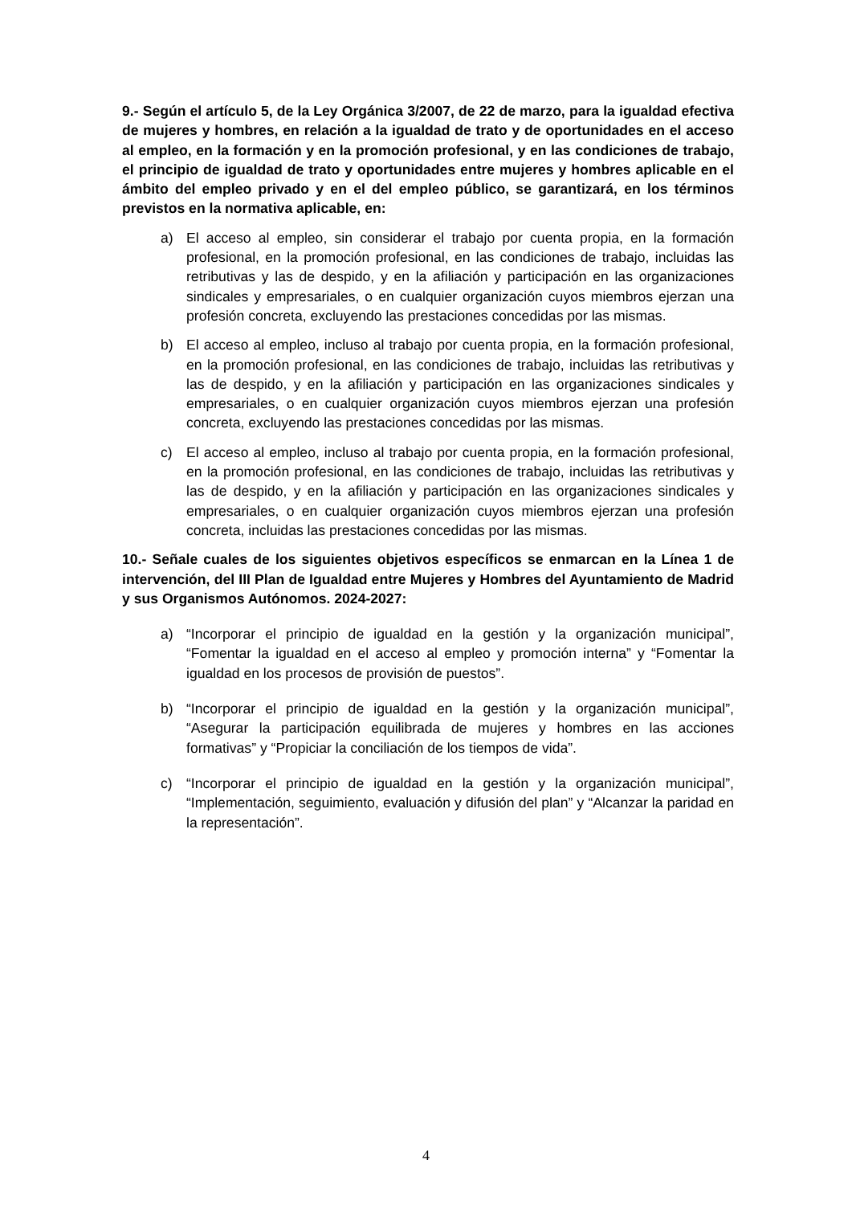9.- Según el artículo 5, de la Ley Orgánica 3/2007, de 22 de marzo, para la igualdad efectiva de mujeres y hombres, en relación a la igualdad de trato y de oportunidades en el acceso al empleo, en la formación y en la promoción profesional, y en las condiciones de trabajo, el principio de igualdad de trato y oportunidades entre mujeres y hombres aplicable en el ámbito del empleo privado y en el del empleo público, se garantizará, en los términos previstos en la normativa aplicable, en:
a) El acceso al empleo, sin considerar el trabajo por cuenta propia, en la formación profesional, en la promoción profesional, en las condiciones de trabajo, incluidas las retributivas y las de despido, y en la afiliación y participación en las organizaciones sindicales y empresariales, o en cualquier organización cuyos miembros ejerzan una profesión concreta, excluyendo las prestaciones concedidas por las mismas.
b) El acceso al empleo, incluso al trabajo por cuenta propia, en la formación profesional, en la promoción profesional, en las condiciones de trabajo, incluidas las retributivas y las de despido, y en la afiliación y participación en las organizaciones sindicales y empresariales, o en cualquier organización cuyos miembros ejerzan una profesión concreta, excluyendo las prestaciones concedidas por las mismas.
c) El acceso al empleo, incluso al trabajo por cuenta propia, en la formación profesional, en la promoción profesional, en las condiciones de trabajo, incluidas las retributivas y las de despido, y en la afiliación y participación en las organizaciones sindicales y empresariales, o en cualquier organización cuyos miembros ejerzan una profesión concreta, incluidas las prestaciones concedidas por las mismas.
10.- Señale cuales de los siguientes objetivos específicos se enmarcan en la Línea 1 de intervención, del III Plan de Igualdad entre Mujeres y Hombres del Ayuntamiento de Madrid y sus Organismos Autónomos. 2024-2027:
a) “Incorporar el principio de igualdad en la gestión y la organización municipal”, “Fomentar la igualdad en el acceso al empleo y promoción interna” y “Fomentar la igualdad en los procesos de provisión de puestos”.
b) “Incorporar el principio de igualdad en la gestión y la organización municipal”, “Asegurar la participación equilibrada de mujeres y hombres en las acciones formativas” y “Propiciar la conciliación de los tiempos de vida”.
c) “Incorporar el principio de igualdad en la gestión y la organización municipal”, “Implementación, seguimiento, evaluación y difusión del plan” y “Alcanzar la paridad en la representación”.
4